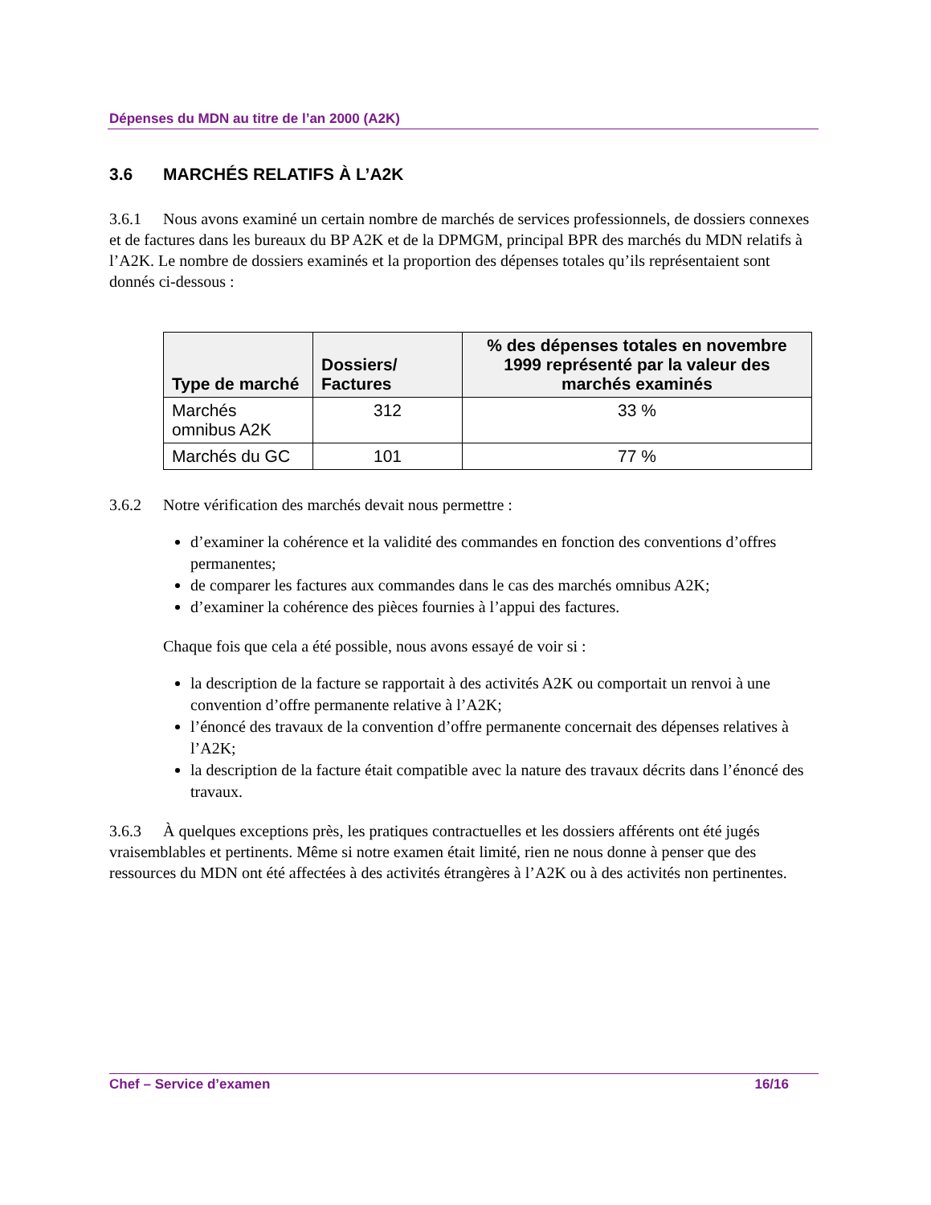Dépenses du MDN au titre de l’an 2000 (A2K)
3.6 MARCHÉS RELATIFS À L’A2K
3.6.1 Nous avons examiné un certain nombre de marchés de services professionnels, de dossiers connexes et de factures dans les bureaux du BP A2K et de la DPMGM, principal BPR des marchés du MDN relatifs à l’A2K. Le nombre de dossiers examinés et la proportion des dépenses totales qu’ils représentaient sont donnés ci-dessous :
| Type de marché | Dossiers/ Factures | % des dépenses totales en novembre 1999 représenté par la valeur des marchés examinés |
| --- | --- | --- |
| Marchés omnibus A2K | 312 | 33 % |
| Marchés du GC | 101 | 77 % |
3.6.2 Notre vérification des marchés devait nous permettre :
d’examiner la cohérence et la validité des commandes en fonction des conventions d’offres permanentes;
de comparer les factures aux commandes dans le cas des marchés omnibus A2K;
d’examiner la cohérence des pièces fournies à l’appui des factures.
Chaque fois que cela a été possible, nous avons essayé de voir si :
la description de la facture se rapportait à des activités A2K ou comportait un renvoi à une convention d’offre permanente relative à l’A2K;
l’énoncé des travaux de la convention d’offre permanente concernait des dépenses relatives à l’A2K;
la description de la facture était compatible avec la nature des travaux décrits dans l’énoncé des travaux.
3.6.3 À quelques exceptions près, les pratiques contractuelles et les dossiers afférents ont été jugés vraisemblables et pertinents. Même si notre examen était limité, rien ne nous donne à penser que des ressources du MDN ont été affectées à des activités étrangères à l’A2K ou à des activités non pertinentes.
Chef – Service d’examen 16/16